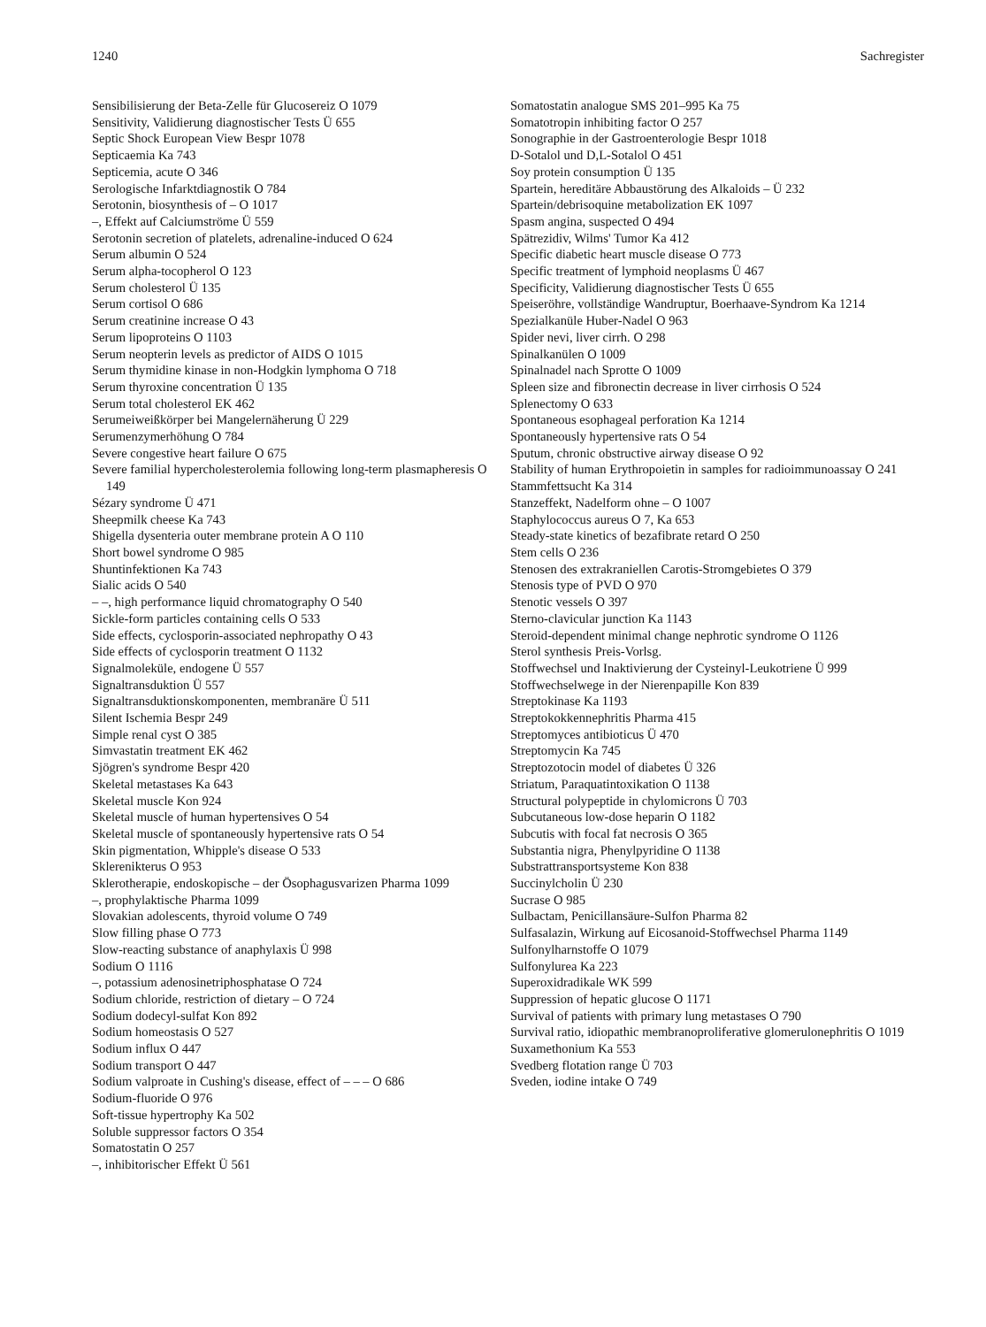1240 Sachregister
Sensibilisierung der Beta-Zelle für Glucosereiz O 1079
Sensitivity, Validierung diagnostischer Tests Ü 655
Septic Shock European View Bespr 1078
Septicaemia Ka 743
Septicemia, acute O 346
Serologische Infarktdiagnostik O 784
Serotonin, biosynthesis of – O 1017
–, Effekt auf Calciumströme Ü 559
Serotonin secretion of platelets, adrenaline-induced O 624
Serum albumin O 524
Serum alpha-tocopherol O 123
Serum cholesterol Ü 135
Serum cortisol O 686
Serum creatinine increase O 43
Serum lipoproteins O 1103
Serum neopterin levels as predictor of AIDS O 1015
Serum thymidine kinase in non-Hodgkin lymphoma O 718
Serum thyroxine concentration Ü 135
Serum total cholesterol EK 462
Serumeiweißkörper bei Mangelernäherung Ü 229
Serumenzymerhöhung O 784
Severe congestive heart failure O 675
Severe familial hypercholesterolemia following long-term plasmapheresis O 149
Sézary syndrome Ü 471
Sheepmilk cheese Ka 743
Shigella dysenteria outer membrane protein A O 110
Short bowel syndrome O 985
Shuntinfektionen Ka 743
Sialic acids O 540
– –, high performance liquid chromatography O 540
Sickle-form particles containing cells O 533
Side effects, cyclosporin-associated nephropathy O 43
Side effects of cyclosporin treatment O 1132
Signalmoleküle, endogene Ü 557
Signaltransduktion Ü 557
Signaltransduktionskomponenten, membranäre Ü 511
Silent Ischemia Bespr 249
Simple renal cyst O 385
Simvastatin treatment EK 462
Sjögren's syndrome Bespr 420
Skeletal metastases Ka 643
Skeletal muscle Kon 924
Skeletal muscle of human hypertensives O 54
Skeletal muscle of spontaneously hypertensive rats O 54
Skin pigmentation, Whipple's disease O 533
Sklerenikterus O 953
Sklerotherapie, endoskopische – der Ösophagusvarizen Pharma 1099
–, prophylaktische Pharma 1099
Slovakian adolescents, thyroid volume O 749
Slow filling phase O 773
Slow-reacting substance of anaphylaxis Ü 998
Sodium O 1116
–, potassium adenosinetriphosphatase O 724
Sodium chloride, restriction of dietary – O 724
Sodium dodecyl-sulfat Kon 892
Sodium homeostasis O 527
Sodium influx O 447
Sodium transport O 447
Sodium valproate in Cushing's disease, effect of – – – O 686
Sodium-fluoride O 976
Soft-tissue hypertrophy Ka 502
Soluble suppressor factors O 354
Somatostatin O 257
–, inhibitorischer Effekt Ü 561
Somatostatin analogue SMS 201–995 Ka 75
Somatotropin inhibiting factor O 257
Sonographie in der Gastroenterologie Bespr 1018
D-Sotalol und D,L-Sotalol O 451
Soy protein consumption Ü 135
Spartein, hereditäre Abbaustörung des Alkaloids – Ü 232
Spartein/debrisoquine metabolization EK 1097
Spasm angina, suspected O 494
Spätrezidiv, Wilms' Tumor Ka 412
Specific diabetic heart muscle disease O 773
Specific treatment of lymphoid neoplasms Ü 467
Specificity, Validierung diagnostischer Tests Ü 655
Speiseröhre, vollständige Wandruptur, Boerhaave-Syndrom Ka 1214
Spezialkanüle Huber-Nadel O 963
Spider nevi, liver cirrh. O 298
Spinalkanülen O 1009
Spinalnadel nach Sprotte O 1009
Spleen size and fibronectin decrease in liver cirrhosis O 524
Splenectomy O 633
Spontaneous esophageal perforation Ka 1214
Spontaneously hypertensive rats O 54
Sputum, chronic obstructive airway disease O 92
Stability of human Erythropoietin in samples for radioimmunoassay O 241
Stammfettsucht Ka 314
Stanzeffekt, Nadelform ohne – O 1007
Staphylococcus aureus O 7, Ka 653
Steady-state kinetics of bezafibrate retard O 250
Stem cells O 236
Stenosen des extrakraniellen Carotis-Stromgebietes O 379
Stenosis type of PVD O 970
Stenotic vessels O 397
Sterno-clavicular junction Ka 1143
Steroid-dependent minimal change nephrotic syndrome O 1126
Sterol synthesis Preis-Vorlsg.
Stoffwechsel und Inaktivierung der Cysteinyl-Leukotriene Ü 999
Stoffwechselwege in der Nierenpapille Kon 839
Streptokinase Ka 1193
Streptokokkennephritis Pharma 415
Streptomyces antibioticus Ü 470
Streptomycin Ka 745
Streptozotocin model of diabetes Ü 326
Striatum, Paraquatintoxikation O 1138
Structural polypeptide in chylomicrons Ü 703
Subcutaneous low-dose heparin O 1182
Subcutis with focal fat necrosis O 365
Substantia nigra, Phenylpyridine O 1138
Substrattransportsysteme Kon 838
Succinylcholin Ü 230
Sucrase O 985
Sulbactam, Penicillansäure-Sulfon Pharma 82
Sulfasalazin, Wirkung auf Eicosanoid-Stoffwechsel Pharma 1149
Sulfonylharnstoffe O 1079
Sulfonylurea Ka 223
Superoxidradikale WK 599
Suppression of hepatic glucose O 1171
Survival of patients with primary lung metastases O 790
Survival ratio, idiopathic membranoproliferative glomerulonephritis O 1019
Suxamethonium Ka 553
Svedberg flotation range Ü 703
Sveden, iodine intake O 749